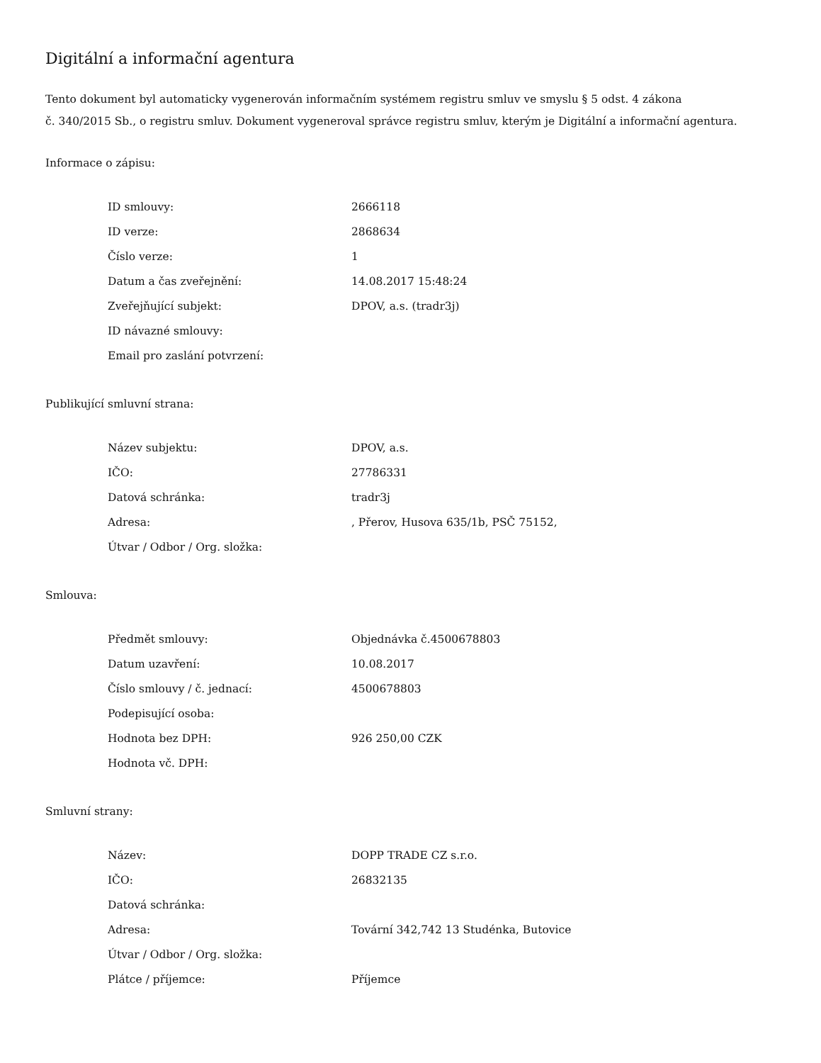Digitální a informační agentura
Tento dokument byl automaticky vygenerován informačním systémem registru smluv ve smyslu § 5 odst. 4 zákona
č. 340/2015 Sb., o registru smluv. Dokument vygeneroval správce registru smluv, kterým je Digitální a informační agentura.
Informace o zápisu:
| ID smlouvy: | 2666118 |
| ID verze: | 2868634 |
| Číslo verze: | 1 |
| Datum a čas zveřejnění: | 14.08.2017 15:48:24 |
| Zveřejňující subjekt: | DPOV, a.s. (tradr3j) |
| ID návazné smlouvy: | |
| Email pro zaslání potvrzení: | |
Publikující smluvní strana:
| Název subjektu: | DPOV, a.s. |
| IČO: | 27786331 |
| Datová schránka: | tradr3j |
| Adresa: | , Přerov, Husova 635/1b, PSČ 75152, |
| Útvar / Odbor / Org. složka: | |
Smlouva:
| Předmět smlouvy: | Objednávka č.4500678803 |
| Datum uzavření: | 10.08.2017 |
| Číslo smlouvy / č. jednací: | 4500678803 |
| Podepisující osoba: | |
| Hodnota bez DPH: | 926 250,00 CZK |
| Hodnota vč. DPH: | |
Smluvní strany:
| Název: | DOPP TRADE CZ s.r.o. |
| IČO: | 26832135 |
| Datová schránka: | |
| Adresa: | Tovární 342,742 13 Studénka, Butovice |
| Útvar / Odbor / Org. složka: | |
| Plátce / příjemce: | Příjemce |